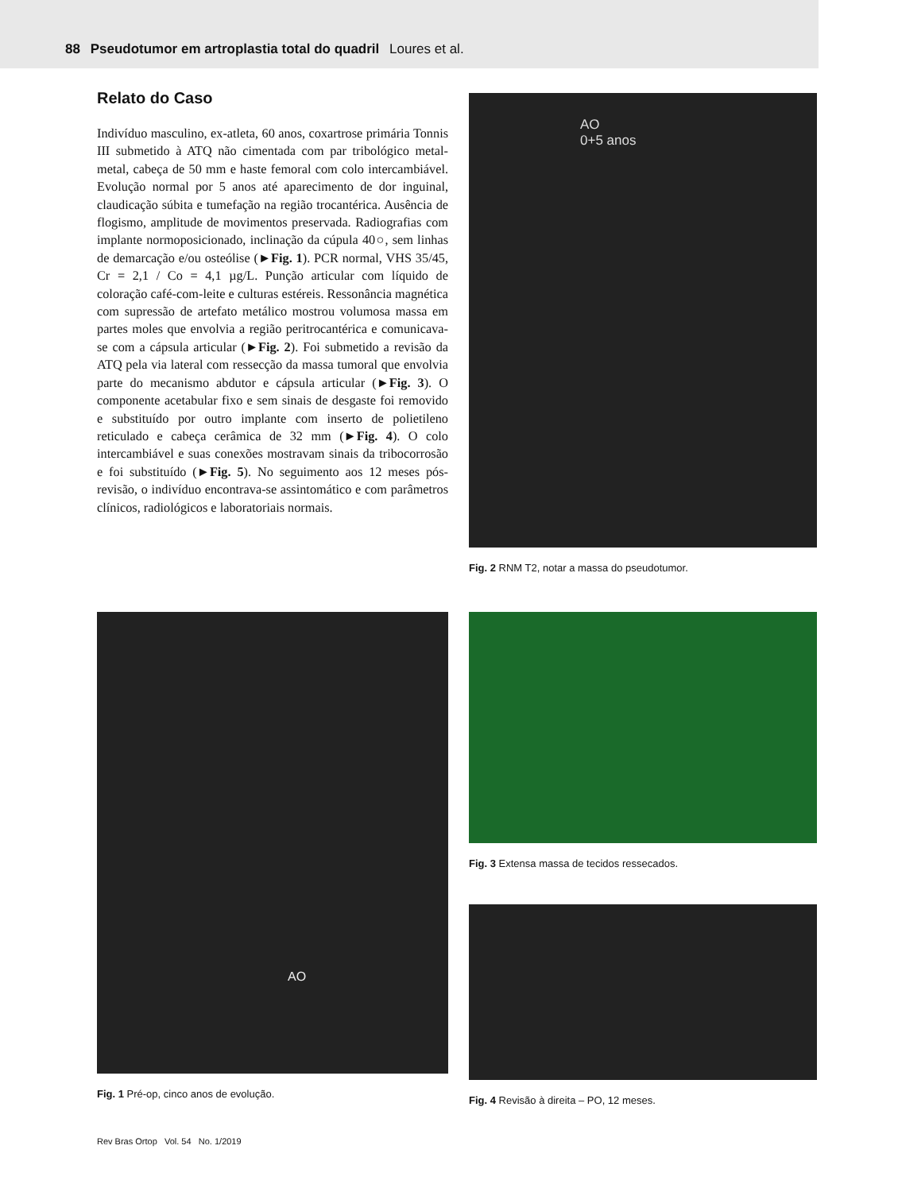88 Pseudotumor em artroplastia total do quadril Loures et al.
Relato do Caso
Indivíduo masculino, ex-atleta, 60 anos, coxartrose primária Tonnis III submetido à ATQ não cimentada com par tribológico metal-metal, cabeça de 50 mm e haste femoral com colo intercambiável. Evolução normal por 5 anos até aparecimento de dor inguinal, claudicação súbita e tumefação na região trocantérica. Ausência de flogismo, amplitude de movimentos preservada. Radiografias com implante normoposicionado, inclinação da cúpula 40○, sem linhas de demarcação e/ou osteólise (►Fig. 1). PCR normal, VHS 35/45, Cr = 2,1 / Co = 4,1 µg/L. Punção articular com líquido de coloração café-com-leite e culturas estéreis. Ressonância magnética com supressão de artefato metálico mostrou volumosa massa em partes moles que envolvia a região peritrocantérica e comunicava-se com a cápsula articular (►Fig. 2). Foi submetido a revisão da ATQ pela via lateral com ressecção da massa tumoral que envolvia parte do mecanismo abdutor e cápsula articular (►Fig. 3). O componente acetabular fixo e sem sinais de desgaste foi removido e substituído por outro implante com inserto de polietileno reticulado e cabeça cerâmica de 32 mm (►Fig. 4). O colo intercambiável e suas conexões mostravam sinais da tribocorrosão e foi substituído (►Fig. 5). No seguimento aos 12 meses pós-revisão, o indivíduo encontrava-se assintomático e com parâmetros clínicos, radiológicos e laboratoriais normais.
AO
0+5 anos
Fig. 2 RNM T2, notar a massa do pseudotumor.
AO
Fig. 1 Pré-op, cinco anos de evolução.
Fig. 3 Extensa massa de tecidos ressecados.
Fig. 4 Revisão à direita – PO, 12 meses.
Rev Bras Ortop Vol. 54 No. 1/2019